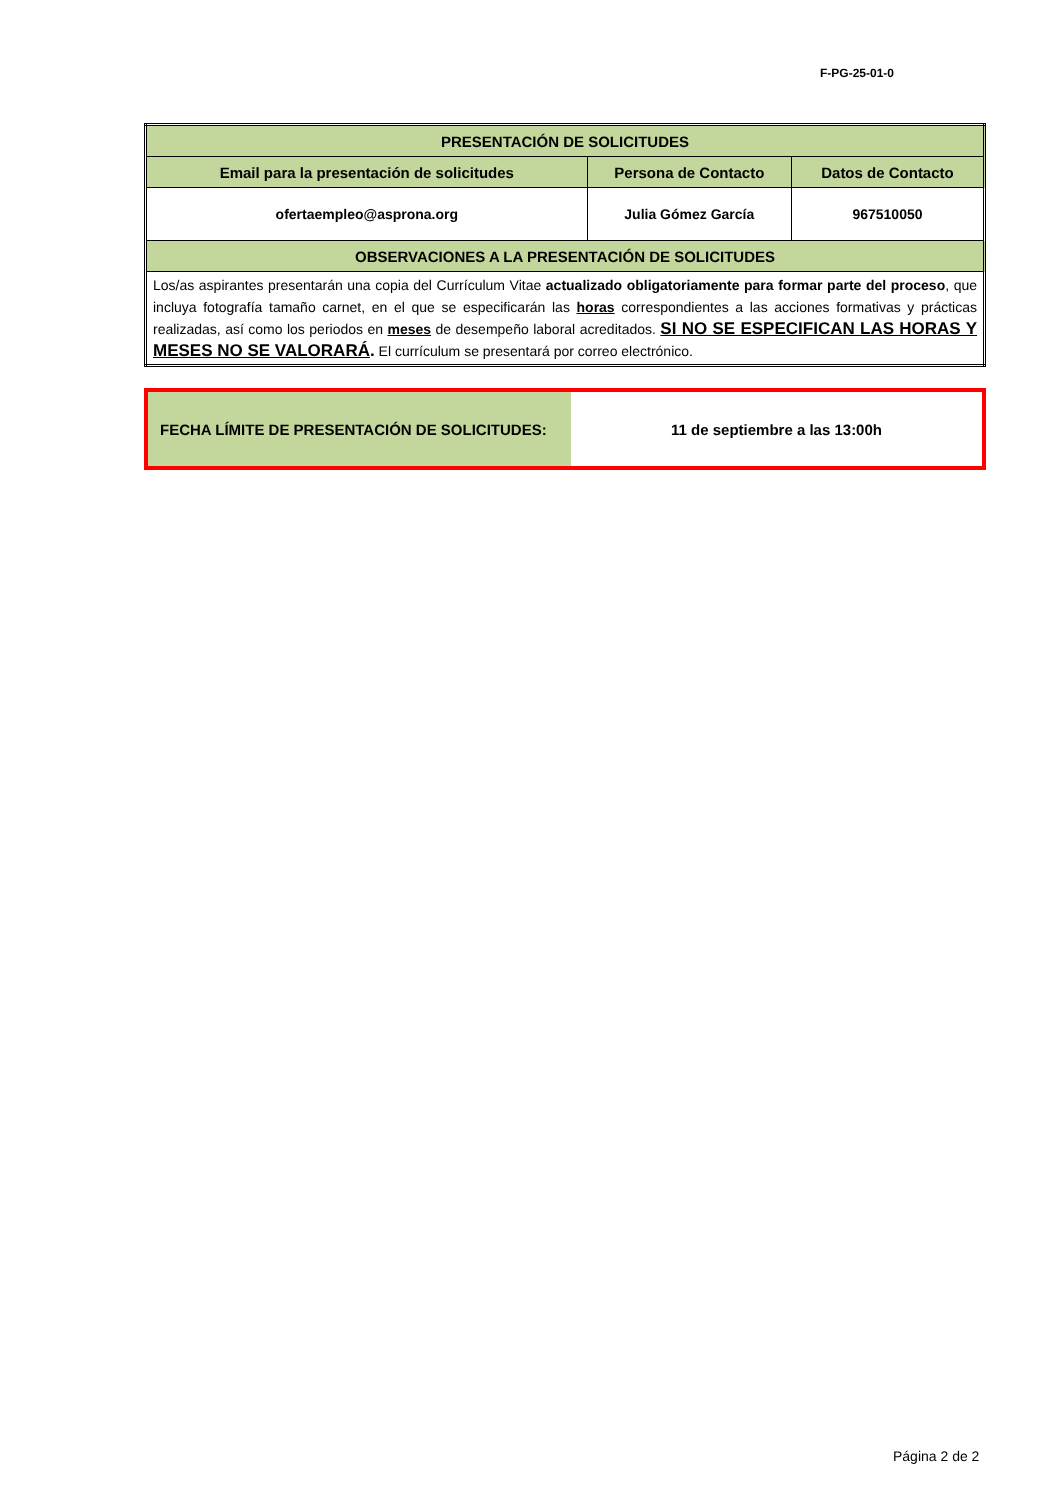F-PG-25-01-0
| PRESENTACIÓN DE SOLICITUDES | | |
| --- | --- | --- |
| Email para la presentación de solicitudes | Persona de Contacto | Datos de Contacto |
| ofertaempleo@asprona.org | Julia Gómez García | 967510050 |
| OBSERVACIONES A LA PRESENTACIÓN DE SOLICITUDES | | |
| Los/as aspirantes presentarán una copia del Currículum Vitae actualizado obligatoriamente para formar parte del proceso , que incluya fotografía tamaño carnet, en el que se especificarán las horas correspondientes a las acciones formativas y prácticas realizadas, así como los periodos en meses de desempeño laboral acreditados. SI NO SE ESPECIFICAN LAS HORAS Y MESES NO SE VALORARÁ . El currículum se presentará por correo electrónico. | | |
| FECHA LÍMITE DE PRESENTACIÓN DE SOLICITUDES: | 11 de septiembre a las 13:00h |
Página 2 de 2